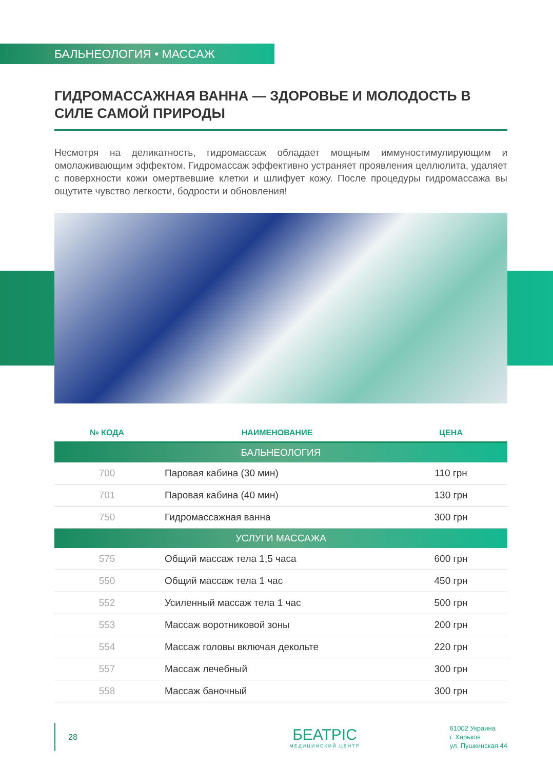БАЛЬНЕОЛОГИЯ • МАССАЖ
ГИДРОМАССАЖНАЯ ВАННА — ЗДОРОВЬЕ И МОЛОДОСТЬ В СИЛЕ САМОЙ ПРИРОДЫ
Несмотря на деликатность, гидромассаж обладает мощным иммуностимулирующим и омолаживающим эффектом. Гидромассаж эффективно устраняет проявления целлюлита, удаляет с поверхности кожи омертвевшие клетки и шлифует кожу. После процедуры гидромассажа вы ощутите чувство легкости, бодрости и обновления!
| № КОДА | НАИМЕНОВАНИЕ | ЦЕНА |
| --- | --- | --- |
| БАЛЬНЕОЛОГИЯ | | |
| 700 | Паровая кабина (30 мин) | 110 грн |
| 701 | Паровая кабина (40 мин) | 130 грн |
| 750 | Гидромассажная ванна | 300 грн |
| УСЛУГИ МАССАЖА | | |
| 575 | Общий массаж тела 1,5 часа | 600 грн |
| 550 | Общий массаж тела 1 час | 450 грн |
| 552 | Усиленный массаж тела 1 час | 500 грн |
| 553 | Массаж воротниковой зоны | 200 грн |
| 554 | Массаж головы включая декольте | 220 грн |
| 557 | Массаж лечебный | 300 грн |
| 558 | Массаж баночный | 300 грн |
28
БЕАТРІС
МЕДИЦИНСКИЙ ЦЕНТР
61002 Украина
г. Харьков
ул. Пушкинская 44